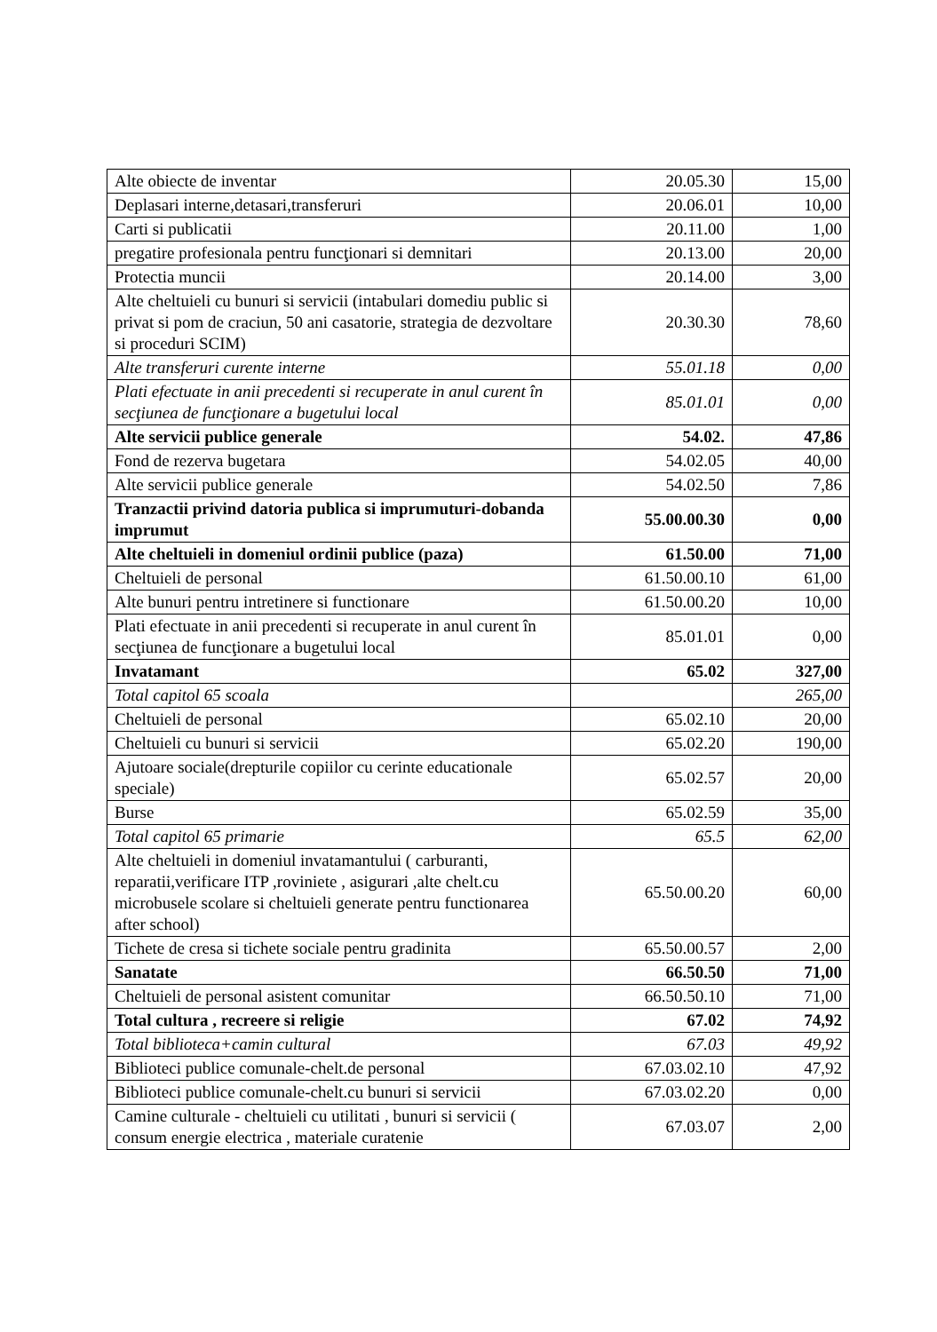| Alte obiecte de inventar | 20.05.30 | 15,00 |
| Deplasari interne,detasari,transferuri | 20.06.01 | 10,00 |
| Carti si publicatii | 20.11.00 | 1,00 |
| pregatire profesionala pentru funcţionari si demnitari | 20.13.00 | 20,00 |
| Protectia muncii | 20.14.00 | 3,00 |
| Alte cheltuieli cu bunuri si servicii (intabulari domediu public si privat si pom de craciun, 50 ani casatorie, strategia de dezvoltare si proceduri SCIM) | 20.30.30 | 78,60 |
| Alte transferuri curente interne | 55.01.18 | 0,00 |
| Plati efectuate in anii precedenti si recuperate in anul curent în secţiunea de funcţionare a bugetului local | 85.01.01 | 0,00 |
| Alte servicii publice generale | 54.02. | 47,86 |
| Fond de rezerva bugetara | 54.02.05 | 40,00 |
| Alte servicii publice generale | 54.02.50 | 7,86 |
| Tranzactii privind datoria publica si imprumuturi-dobanda imprumut | 55.00.00.30 | 0,00 |
| Alte cheltuieli in domeniul ordinii publice (paza) | 61.50.00 | 71,00 |
| Cheltuieli de personal | 61.50.00.10 | 61,00 |
| Alte bunuri pentru intretinere si functionare | 61.50.00.20 | 10,00 |
| Plati efectuate in anii precedenti si recuperate in anul curent în secţiunea de funcţionare a bugetului local | 85.01.01 | 0,00 |
| Invatamant | 65.02 | 327,00 |
| Total capitol 65 scoala | | 265,00 |
| Cheltuieli de personal | 65.02.10 | 20,00 |
| Cheltuieli cu bunuri si servicii | 65.02.20 | 190,00 |
| Ajutoare sociale(drepturile copiilor cu cerinte educationale speciale) | 65.02.57 | 20,00 |
| Burse | 65.02.59 | 35,00 |
| Total capitol 65 primarie | 65.5 | 62,00 |
| Alte cheltuieli in domeniul invatamantului ( carburanti, reparatii,verificare ITP ,roviniete , asigurari ,alte chelt.cu microbusele scolare si cheltuieli generate pentru functionarea after school) | 65.50.00.20 | 60,00 |
| Tichete de cresa si tichete sociale pentru gradinita | 65.50.00.57 | 2,00 |
| Sanatate | 66.50.50 | 71,00 |
| Cheltuieli de personal asistent comunitar | 66.50.50.10 | 71,00 |
| Total cultura , recreere si religie | 67.02 | 74,92 |
| Total biblioteca+camin cultural | 67.03 | 49,92 |
| Biblioteci publice comunale-chelt.de personal | 67.03.02.10 | 47,92 |
| Biblioteci publice comunale-chelt.cu bunuri si servicii | 67.03.02.20 | 0,00 |
| Camine culturale - cheltuieli cu utilitati , bunuri si servicii ( consum energie electrica , materiale curatenie | 67.03.07 | 2,00 |